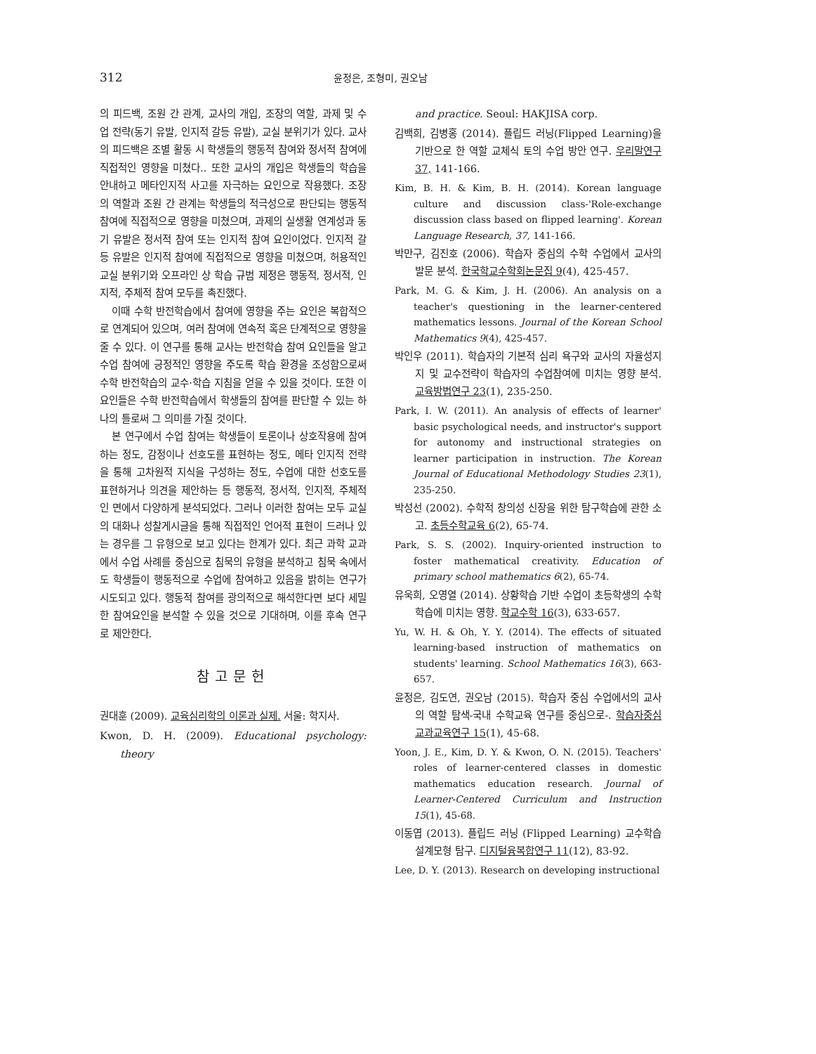312 윤정은, 조형미, 권오남
의 피드백, 조원 간 관계, 교사의 개입, 조장의 역할, 과제 및 수업 전략(동기 유발, 인지적 갈등 유발), 교실 분위기가 있다. 교사의 피드백은 조별 활동 시 학생들의 행동적 참여와 정서적 참여에 직접적인 영향을 미쳤다.. 또한 교사의 개입은 학생들의 학습을 안내하고 메타인지적 사고를 자극하는 요인으로 작용했다. 조장의 역할과 조원 간 관계는 학생들의 적극성으로 판단되는 행동적 참여에 직접적으로 영향을 미쳤으며, 과제의 실생활 연계성과 동기 유발은 정서적 참여 또는 인지적 참여 요인이었다. 인지적 갈등 유발은 인지적 참여에 직접적으로 영향을 미쳤으며, 허용적인 교실 분위기와 오프라인 상 학습 규범 제정은 행동적, 정서적, 인지적, 주체적 참여 모두를 촉진했다.
이때 수학 반전학습에서 참여에 영향을 주는 요인은 복합적으로 연계되어 있으며, 여러 참여에 연속적 혹은 단계적으로 영향을 줄 수 있다. 이 연구를 통해 교사는 반전학습 참여 요인들을 알고 수업 참여에 긍정적인 영향을 주도록 학습 환경을 조성함으로써 수학 반전학습의 교수·학습 지침을 얻을 수 있을 것이다. 또한 이 요인들은 수학 반전학습에서 학생들의 참여를 판단할 수 있는 하나의 틀로써 그 의미를 가질 것이다.
본 연구에서 수업 참여는 학생들이 토론이나 상호작용에 참여하는 정도, 감정이나 선호도를 표현하는 정도, 메타 인지적 전략을 통해 고차원적 지식을 구성하는 정도, 수업에 대한 선호도를 표현하거나 의견을 제안하는 등 행동적, 정서적, 인지적, 주체적인 면에서 다양하게 분석되었다. 그러나 이러한 참여는 모두 교실의 대화나 성찰게시글을 통해 직접적인 언어적 표현이 드러나 있는 경우를 그 유형으로 보고 있다는 한계가 있다. 최근 과학 교과에서 수업 사례를 중심으로 침묵의 유형을 분석하고 침묵 속에서도 학생들이 행동적으로 수업에 참여하고 있음을 밝히는 연구가 시도되고 있다. 행동적 참여를 광의적으로 해석한다면 보다 세밀한 참여요인을 분석할 수 있을 것으로 기대하며, 이를 후속 연구로 제안한다.
참고문헌
권대훈 (2009). 교육심리학의 이론과 실제. 서울: 학지사.
Kwon, D. H. (2009). Educational psychology: theory
and practice. Seoul: HAKJISA corp.
김백희, 김병홍 (2014). 플립드 러닝(Flipped Learning)을 기반으로 한 역할 교체식 토의 수업 방안 연구. 우리말연구 37, 141-166.
Kim, B. H. & Kim, B. H. (2014). Korean language culture and discussion class-'Role-exchange discussion class based on flipped learning'. Korean Language Research, 37, 141-166.
박만구, 김진호 (2006). 학습자 중심의 수학 수업에서 교사의 발문 분석. 한국학교수학회논문집 9(4), 425-457.
Park, M. G. & Kim, J. H. (2006). An analysis on a teacher's questioning in the learner-centered mathematics lessons. Journal of the Korean School Mathematics 9(4), 425-457.
박인우 (2011). 학습자의 기본적 심리 욕구와 교사의 자율성지지 및 교수전략이 학습자의 수업참여에 미치는 영향 분석. 교육방법연구 23(1), 235-250.
Park, I. W. (2011). An analysis of effects of learner' basic psychological needs, and instructor's support for autonomy and instructional strategies on learner participation in instruction. The Korean Journal of Educational Methodology Studies 23(1), 235-250.
박성선 (2002). 수학적 창의성 신장을 위한 탐구학습에 관한 소고. 초등수학교육 6(2), 65-74.
Park, S. S. (2002). Inquiry-oriented instruction to foster mathematical creativity. Education of primary school mathematics 6(2), 65-74.
유욱희, 오영열 (2014). 상황학습 기반 수업이 초등학생의 수학 학습에 미치는 영향. 학교수학 16(3), 633-657.
Yu, W. H. & Oh, Y. Y. (2014). The effects of situated learning-based instruction of mathematics on students' learning. School Mathematics 16(3), 663-657.
윤정은, 김도연, 권오남 (2015). 학습자 중심 수업에서의 교사의 역할 탐색-국내 수학교육 연구를 중심으로-. 학습자중심교과교육연구 15(1), 45-68.
Yoon, J. E., Kim, D. Y. & Kwon, O. N. (2015). Teachers' roles of learner-centered classes in domestic mathematics education research. Journal of Learner-Centered Curriculum and Instruction 15(1), 45-68.
이동엽 (2013). 플립드 러닝 (Flipped Learning) 교수학습 설계모형 탐구. 디지털융복합연구 11(12), 83-92.
Lee, D. Y. (2013). Research on developing instructional